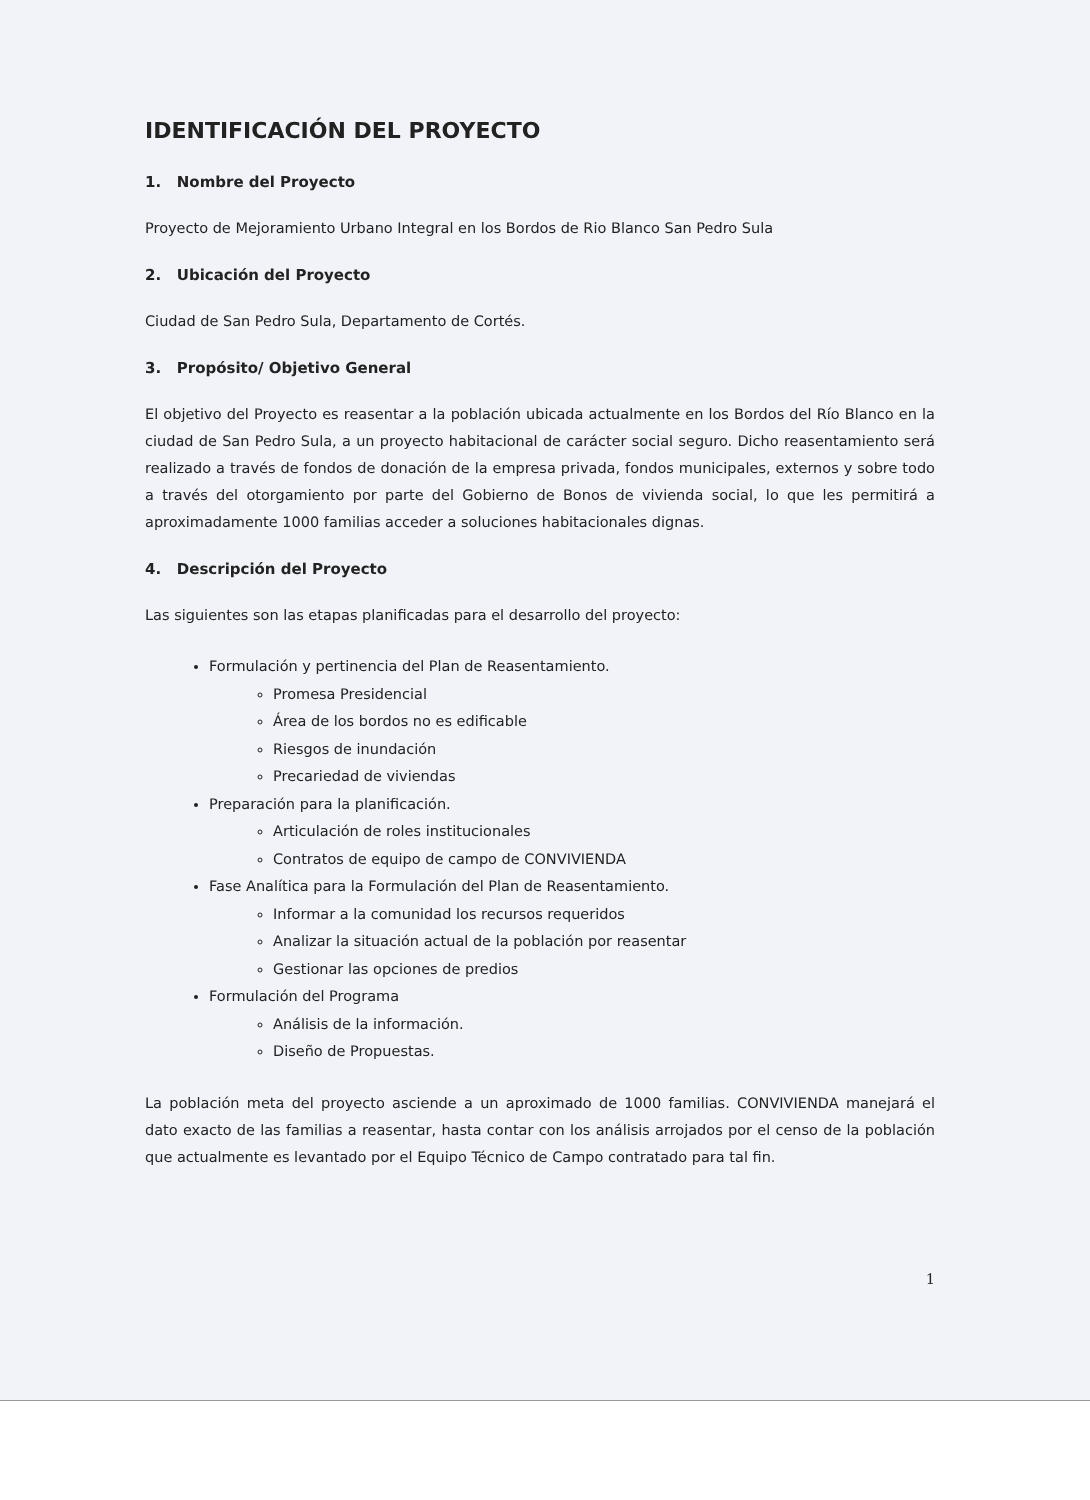IDENTIFICACIÓN DEL PROYECTO
1. Nombre del Proyecto
Proyecto de Mejoramiento Urbano Integral en los Bordos de Rio Blanco San Pedro Sula
2. Ubicación del Proyecto
Ciudad de San Pedro Sula, Departamento de Cortés.
3. Propósito/ Objetivo General
El objetivo del Proyecto es reasentar a la población ubicada actualmente en los Bordos del Río Blanco en la ciudad de San Pedro Sula, a un proyecto habitacional de carácter social seguro. Dicho reasentamiento será realizado a través de fondos de donación de la empresa privada, fondos municipales, externos y sobre todo a través del otorgamiento por parte del Gobierno de Bonos de vivienda social, lo que les permitirá a aproximadamente 1000 familias acceder a soluciones habitacionales dignas.
4. Descripción del Proyecto
Las siguientes son las etapas planificadas para el desarrollo del proyecto:
Formulación y pertinencia del Plan de Reasentamiento.
Promesa Presidencial
Área de los bordos no es edificable
Riesgos de inundación
Precariedad de viviendas
Preparación para la planificación.
Articulación de roles institucionales
Contratos de equipo de campo de CONVIVIENDA
Fase Analítica para la Formulación del Plan de Reasentamiento.
Informar a la comunidad los recursos requeridos
Analizar la situación actual de la población por reasentar
Gestionar las opciones de predios
Formulación del Programa
Análisis de la información.
Diseño de Propuestas.
La población meta del proyecto asciende a un aproximado de 1000 familias. CONVIVIENDA manejará el dato exacto de las familias a reasentar, hasta contar con los análisis arrojados por el censo de la población que actualmente es levantado por el Equipo Técnico de Campo contratado para tal fin.
1